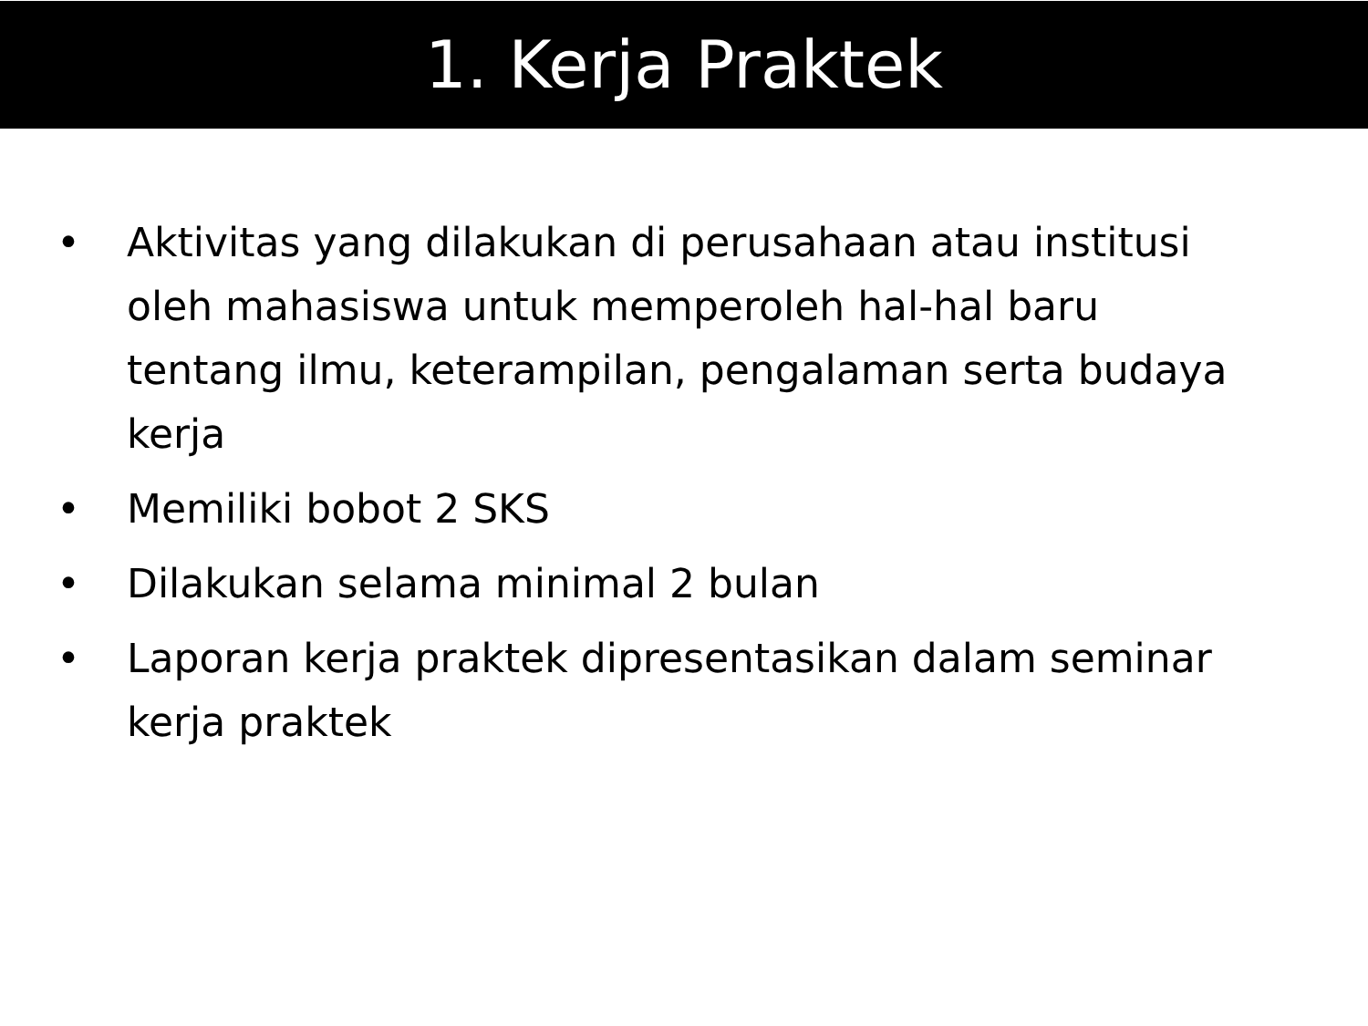1. Kerja Praktek
• Aktivitas yang dilakukan di perusahaan atau institusi oleh mahasiswa untuk memperoleh hal-hal baru tentang ilmu, keterampilan, pengalaman serta budaya kerja
• Memiliki bobot 2 SKS
• Dilakukan selama minimal 2 bulan
• Laporan kerja praktek dipresentasikan dalam seminar kerja praktek